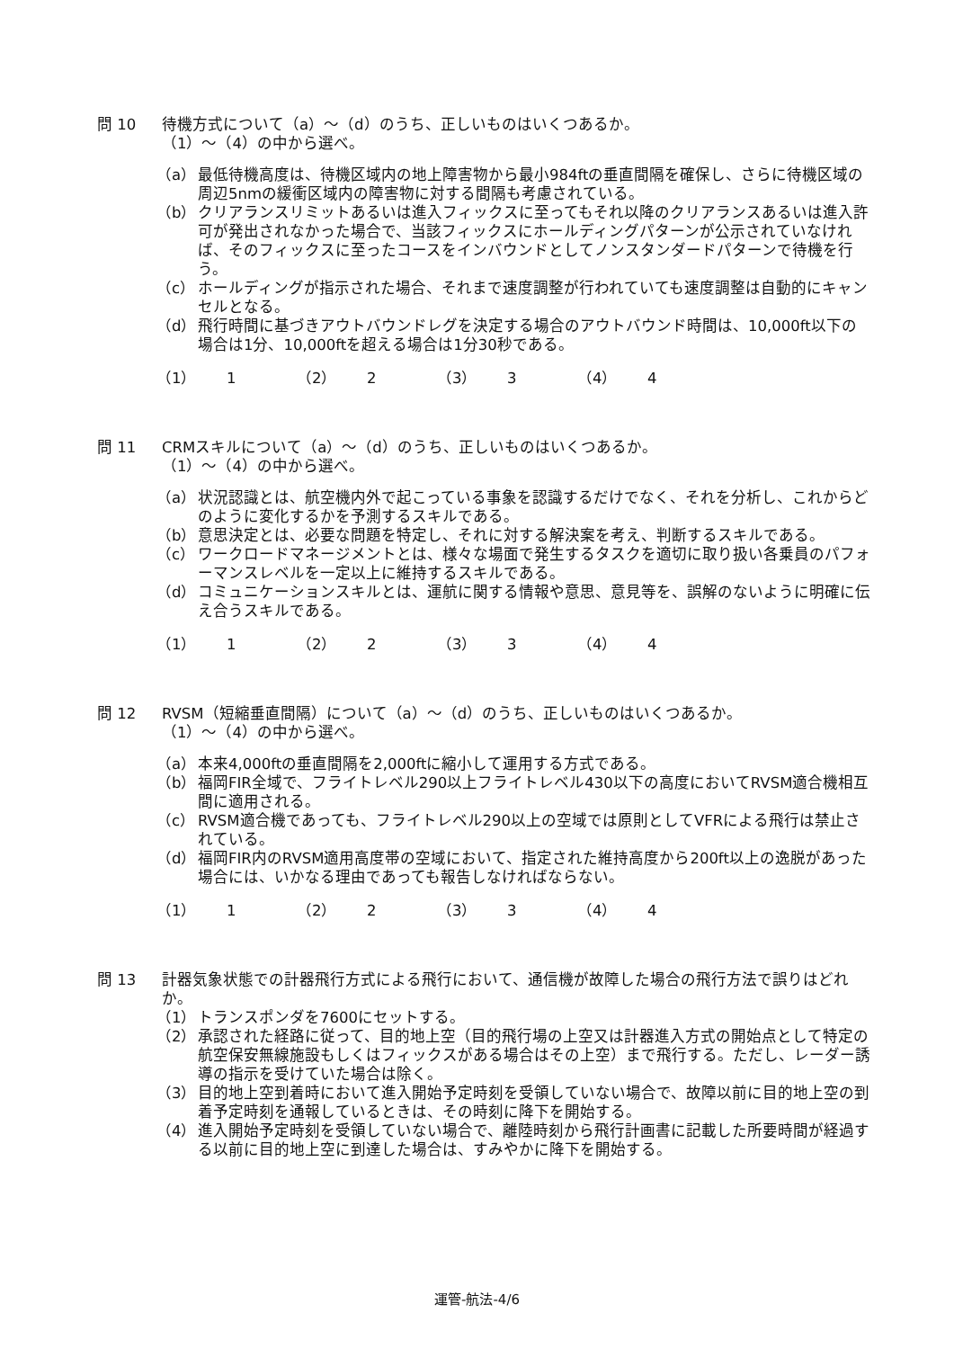問 10 待機方式について（a）～（d）のうち、正しいものはいくつあるか。
（1）～（4）の中から選べ。
（a） 最低待機高度は、待機区域内の地上障害物から最小984ftの垂直間隔を確保し、さらに待機区域の周辺5nmの緩衝区域内の障害物に対する間隔も考慮されている。
（b） クリアランスリミットあるいは進入フィックスに至ってもそれ以降のクリアランスあるいは進入許可が発出されなかった場合で、当該フィックスにホールディングパターンが公示されていなければ、そのフィックスに至ったコースをインバウンドとしてノンスタンダードパターンで待機を行う。
（c） ホールディングが指示された場合、それまで速度調整が行われていても速度調整は自動的にキャンセルとなる。
（d） 飛行時間に基づきアウトバウンドレグを決定する場合のアウトバウンド時間は、10,000ft以下の場合は1分、10,000ftを超える場合は1分30秒である。
（1） 1 （2） 2 （3） 3 （4） 4
問 11 CRMスキルについて（a）～（d）のうち、正しいものはいくつあるか。
（1）～（4）の中から選べ。
（a） 状況認識とは、航空機内外で起こっている事象を認識するだけでなく、それを分析し、これからどのように変化するかを予測するスキルである。
（b） 意思決定とは、必要な問題を特定し、それに対する解決案を考え、判断するスキルである。
（c） ワークロードマネージメントとは、様々な場面で発生するタスクを適切に取り扱い各乗員のパフォーマンスレベルを一定以上に維持するスキルである。
（d） コミュニケーションスキルとは、運航に関する情報や意思、意見等を、誤解のないように明確に伝え合うスキルである。
（1） 1 （2） 2 （3） 3 （4） 4
問 12 RVSM（短縮垂直間隔）について（a）～（d）のうち、正しいものはいくつあるか。
（1）～（4）の中から選べ。
（a） 本来4,000ftの垂直間隔を2,000ftに縮小して運用する方式である。
（b） 福岡FIR全域で、フライトレベル290以上フライトレベル430以下の高度においてRVSM適合機相互間に適用される。
（c） RVSM適合機であっても、フライトレベル290以上の空域では原則としてVFRによる飛行は禁止されている。
（d） 福岡FIR内のRVSM適用高度帯の空域において、指定された維持高度から200ft以上の逸脱があった場合には、いかなる理由であっても報告しなければならない。
（1） 1 （2） 2 （3） 3 （4） 4
問 13 計器気象状態での計器飛行方式による飛行において、通信機が故障した場合の飛行方法で誤りはどれか。
（1） トランスポンダを7600にセットする。
（2） 承認された経路に従って、目的地上空（目的飛行場の上空又は計器進入方式の開始点として特定の航空保安無線施設もしくはフィックスがある場合はその上空）まで飛行する。ただし、レーダー誘導の指示を受けていた場合は除く。
（3） 目的地上空到着時において進入開始予定時刻を受領していない場合で、故障以前に目的地上空の到着予定時刻を通報しているときは、その時刻に降下を開始する。
（4） 進入開始予定時刻を受領していない場合で、離陸時刻から飛行計画書に記載した所要時間が経過する以前に目的地上空に到達した場合は、すみやかに降下を開始する。
運管-航法-4/6